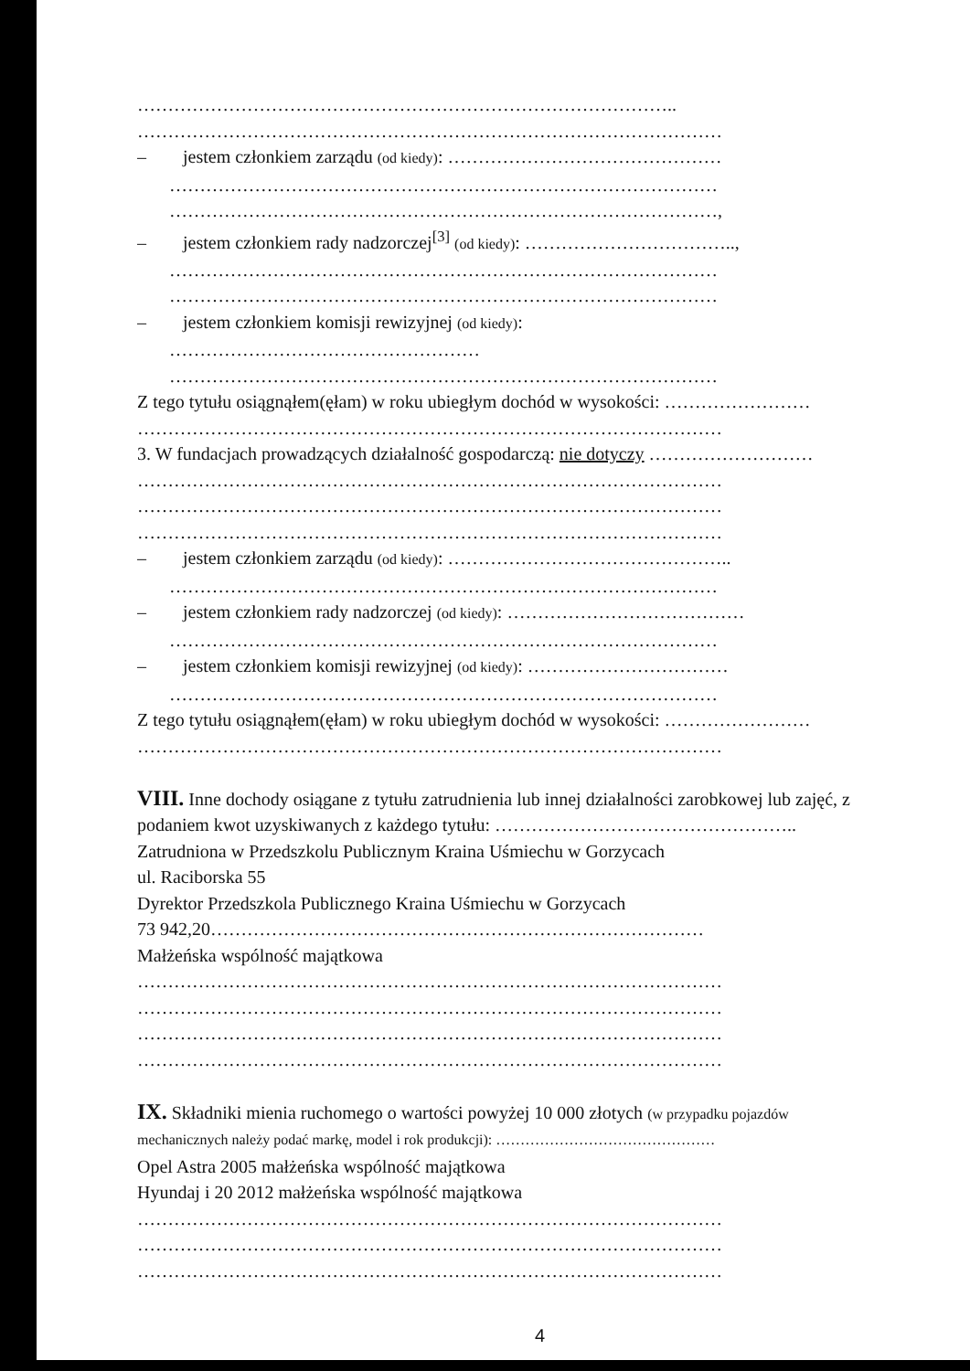……………………………………………………………………………..
……………………………………………………………………………………
– jestem członkiem zarządu (od kiedy): ………………………………………
………………………………………………………………………………
………………………………………………………………………………,
– jestem członkiem rady nadzorczej<sup>[3]</sup> (od kiedy): ……………………………..,
………………………………………………………………………………
………………………………………………………………………………
– jestem członkiem komisji rewizyjnej (od kiedy):
……………………………………………
………………………………………………………………………………
Z tego tytułu osiągnąłem(ęłam) w roku ubiegłym dochód w wysokości: ……………………
……………………………………………………………………………………
3. W fundacjach prowadzących działalność gospodarczą: nie dotyczy ………………………
……………………………………………………………………………………
……………………………………………………………………………………
……………………………………………………………………………………
– jestem członkiem zarządu (od kiedy): ………………………………………..
………………………………………………………………………………
– jestem członkiem rady nadzorczej (od kiedy): …………………………………
………………………………………………………………………………
– jestem członkiem komisji rewizyjnej (od kiedy): ……………………………
………………………………………………………………………………
Z tego tytułu osiągnąłem(ęłam) w roku ubiegłym dochód w wysokości: ……………………
……………………………………………………………………………………
VIII. Inne dochody osiągane z tytułu zatrudnienia lub innej działalności zarobkowej lub zajęć, z
podaniem kwot uzyskiwanych z każdego tytułu: …………………………………………..
Zatrudniona w Przedszkolu Publicznym Kraina Uśmiechu w Gorzycach
ul. Raciborska 55
Dyrektor Przedszkola Publicznego Kraina Uśmiechu w Gorzycach
73 942,20………………………………………………………………………
Małżeńska wspólność majątkowa
……………………………………………………………………………………
……………………………………………………………………………………
……………………………………………………………………………………
……………………………………………………………………………………
IX. Składniki mienia ruchomego o wartości powyżej 10 000 złotych (w przypadku pojazdów
mechanicznych należy podać markę, model i rok produkcji): ………………………………………
Opel Astra 2005 małżeńska wspólność majątkowa
Hyundaj i 20 2012 małżeńska wspólność majątkowa
……………………………………………………………………………………
……………………………………………………………………………………
……………………………………………………………………………………
4